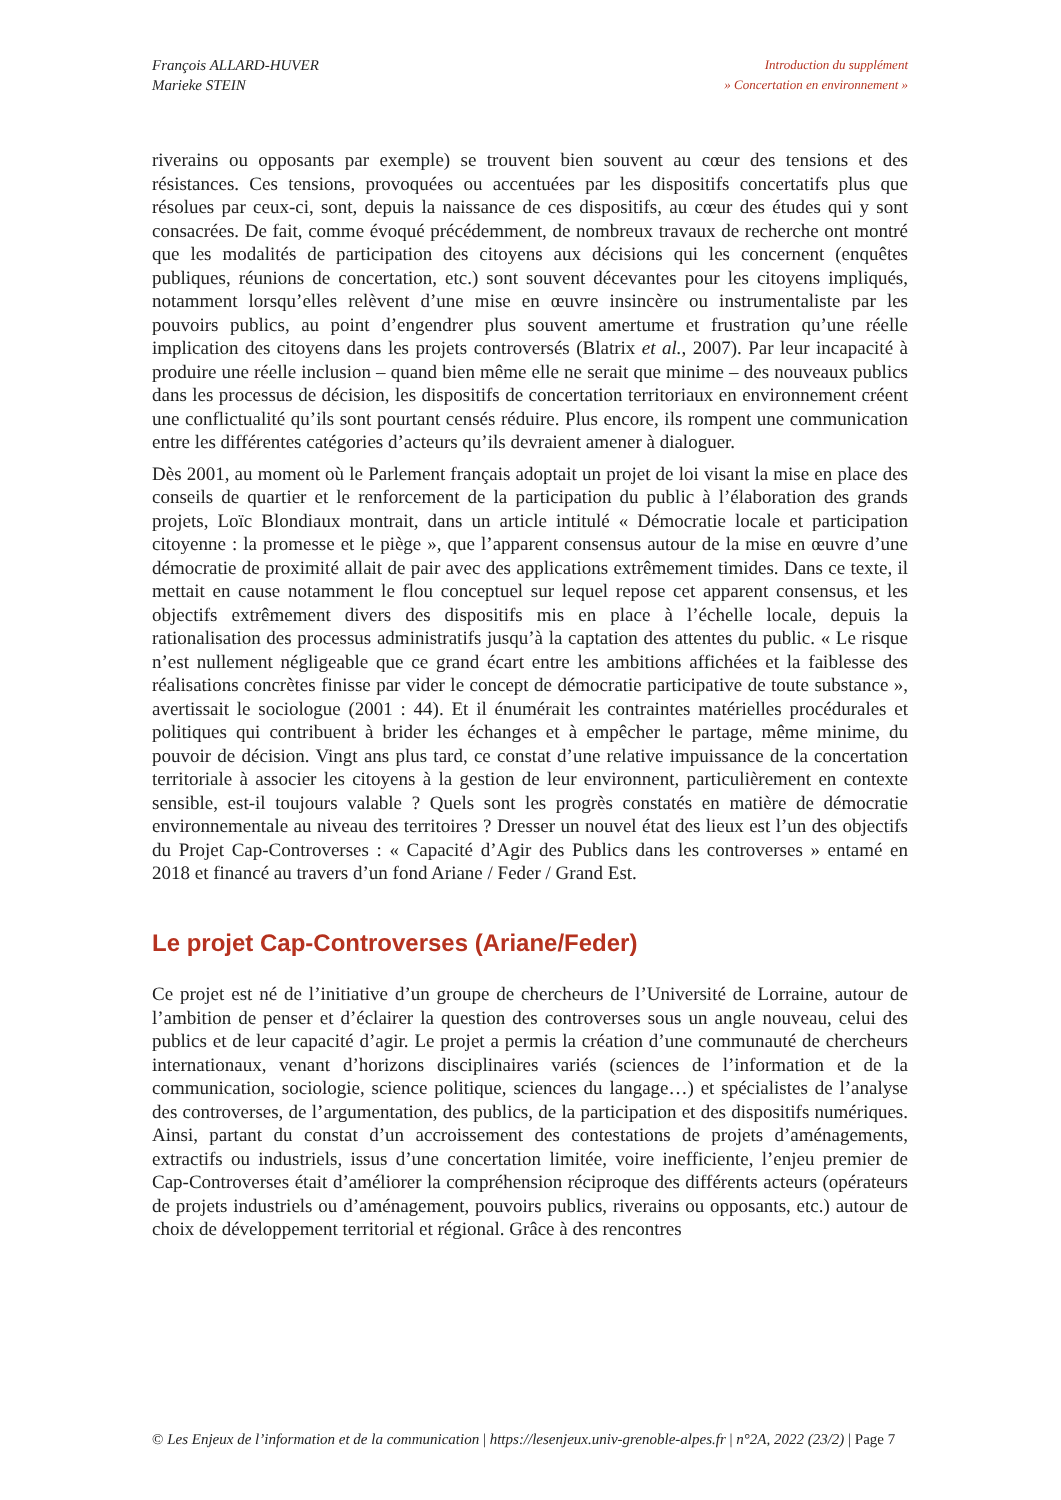François ALLARD-HUVER
Marieke STEIN
Introduction du supplément
» Concertation en environnement »
riverains ou opposants par exemple) se trouvent bien souvent au cœur des tensions et des résistances. Ces tensions, provoquées ou accentuées par les dispositifs concertatifs plus que résolues par ceux-ci, sont, depuis la naissance de ces dispositifs, au cœur des études qui y sont consacrées. De fait, comme évoqué précédemment, de nombreux travaux de recherche ont montré que les modalités de participation des citoyens aux décisions qui les concernent (enquêtes publiques, réunions de concertation, etc.) sont souvent décevantes pour les citoyens impliqués, notamment lorsqu’elles relèvent d’une mise en œuvre insincère ou instrumentaliste par les pouvoirs publics, au point d’engendrer plus souvent amertume et frustration qu’une réelle implication des citoyens dans les projets controversés (Blatrix et al., 2007). Par leur incapacité à produire une réelle inclusion – quand bien même elle ne serait que minime – des nouveaux publics dans les processus de décision, les dispositifs de concertation territoriaux en environnement créent une conflictualité qu’ils sont pourtant censés réduire. Plus encore, ils rompent une communication entre les différentes catégories d’acteurs qu’ils devraient amener à dialoguer.
Dès 2001, au moment où le Parlement français adoptait un projet de loi visant la mise en place des conseils de quartier et le renforcement de la participation du public à l’élaboration des grands projets, Loïc Blondiaux montrait, dans un article intitulé « Démocratie locale et participation citoyenne : la promesse et le piège », que l’apparent consensus autour de la mise en œuvre d’une démocratie de proximité allait de pair avec des applications extrêmement timides. Dans ce texte, il mettait en cause notamment le flou conceptuel sur lequel repose cet apparent consensus, et les objectifs extrêmement divers des dispositifs mis en place à l’échelle locale, depuis la rationalisation des processus administratifs jusqu’à la captation des attentes du public. « Le risque n’est nullement négligeable que ce grand écart entre les ambitions affichées et la faiblesse des réalisations concrètes finisse par vider le concept de démocratie participative de toute substance », avertissait le sociologue (2001 : 44). Et il énumérait les contraintes matérielles procédurales et politiques qui contribuent à brider les échanges et à empêcher le partage, même minime, du pouvoir de décision. Vingt ans plus tard, ce constat d’une relative impuissance de la concertation territoriale à associer les citoyens à la gestion de leur environnent, particulièrement en contexte sensible, est-il toujours valable ? Quels sont les progrès constatés en matière de démocratie environnementale au niveau des territoires ? Dresser un nouvel état des lieux est l’un des objectifs du Projet Cap-Controverses : « Capacité d’Agir des Publics dans les controverses » entamé en 2018 et financé au travers d’un fond Ariane / Feder / Grand Est.
Le projet Cap-Controverses (Ariane/Feder)
Ce projet est né de l’initiative d’un groupe de chercheurs de l’Université de Lorraine, autour de l’ambition de penser et d’éclairer la question des controverses sous un angle nouveau, celui des publics et de leur capacité d’agir. Le projet a permis la création d’une communauté de chercheurs internationaux, venant d’horizons disciplinaires variés (sciences de l’information et de la communication, sociologie, science politique, sciences du langage…) et spécialistes de l’analyse des controverses, de l’argumentation, des publics, de la participation et des dispositifs numériques. Ainsi, partant du constat d’un accroissement des contestations de projets d’aménagements, extractifs ou industriels, issus d’une concertation limitée, voire inefficiente, l’enjeu premier de Cap-Controverses était d’améliorer la compréhension réciproque des différents acteurs (opérateurs de projets industriels ou d’aménagement, pouvoirs publics, riverains ou opposants, etc.) autour de choix de développement territorial et régional. Grâce à des rencontres
© Les Enjeux de l’information et de la communication | https://lesenjeux.univ-grenoble-alpes.fr | n°2A, 2022 (23/2) | Page 7